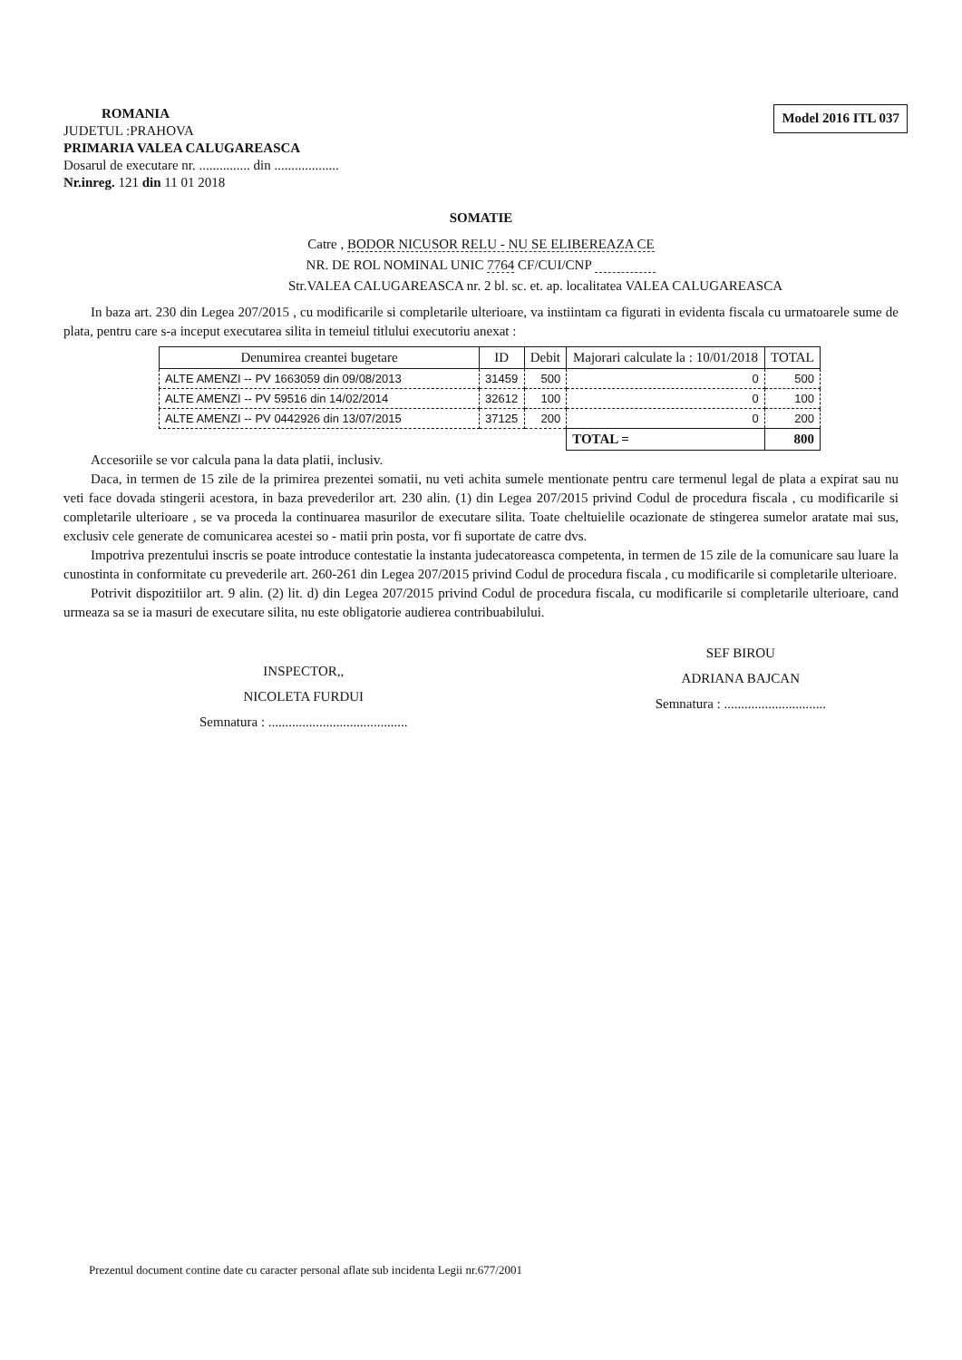ROMANIA
JUDETUL :PRAHOVA
PRIMARIA VALEA CALUGAREASCA
Dosarul de executare nr. ............... din ...................
Nr.inreg. 121 din 11 01 2018
Model 2016 ITL 037
SOMATIE
Catre , BODOR NICUSOR RELU - NU SE ELIBEREAZA CE
NR. DE ROL NOMINAL UNIC 7764 CF/CUI/CNP
Str.VALEA CALUGAREASCA nr. 2 bl. sc. et. ap. localitatea VALEA CALUGAREASCA
In baza art. 230 din Legea 207/2015 , cu modificarile si completarile ulterioare, va instiintam ca figurati in evidenta fiscala cu urmatoarele sume de plata, pentru care s-a inceput executarea silita in temeiul titlului executoriu anexat :
| Denumirea creantei bugetare | ID | Debit | Majorari calculate la : 10/01/2018 | TOTAL |
| --- | --- | --- | --- | --- |
| ALTE AMENZI -- PV 1663059 din 09/08/2013 | 31459 | 500 | 0 | 500 |
| ALTE AMENZI -- PV 59516 din 14/02/2014 | 32612 | 100 | 0 | 100 |
| ALTE AMENZI -- PV 0442926 din 13/07/2015 | 37125 | 200 | 0 | 200 |
| | | | TOTAL = | 800 |
Accesoriile se vor calcula pana la data platii, inclusiv.
Daca, in termen de 15 zile de la primirea prezentei somatii, nu veti achita sumele mentionate pentru care termenul legal de plata a expirat sau nu veti face dovada stingerii acestora, in baza prevederilor art. 230 alin. (1) din Legea 207/2015 privind Codul de procedura fiscala , cu modificarile si completarile ulterioare , se va proceda la continuarea masurilor de executare silita. Toate cheltuielile ocazionate de stingerea sumelor aratate mai sus, exclusiv cele generate de comunicarea acestei so - matii prin posta, vor fi suportate de catre dvs.
Impotriva prezentului inscris se poate introduce contestatie la instanta judecatoreasca competenta, in termen de 15 zile de la comunicare sau luare la cunostinta in conformitate cu prevederile art. 260-261 din Legea 207/2015 privind Codul de procedura fiscala , cu modificarile si completarile ulterioare.
Potrivit dispozitiilor art. 9 alin. (2) lit. d) din Legea 207/2015 privind Codul de procedura fiscala, cu modificarile si completarile ulterioare, cand urmeaza sa se ia masuri de executare silita, nu este obligatorie audierea contribuabilului.
INSPECTOR,,
NICOLETA FURDUI
Semnatura : .........................................
SEF BIROU
ADRIANA BAJCAN
Semnatura : ..............................
Prezentul document contine date cu caracter personal aflate sub incidenta Legii nr.677/2001